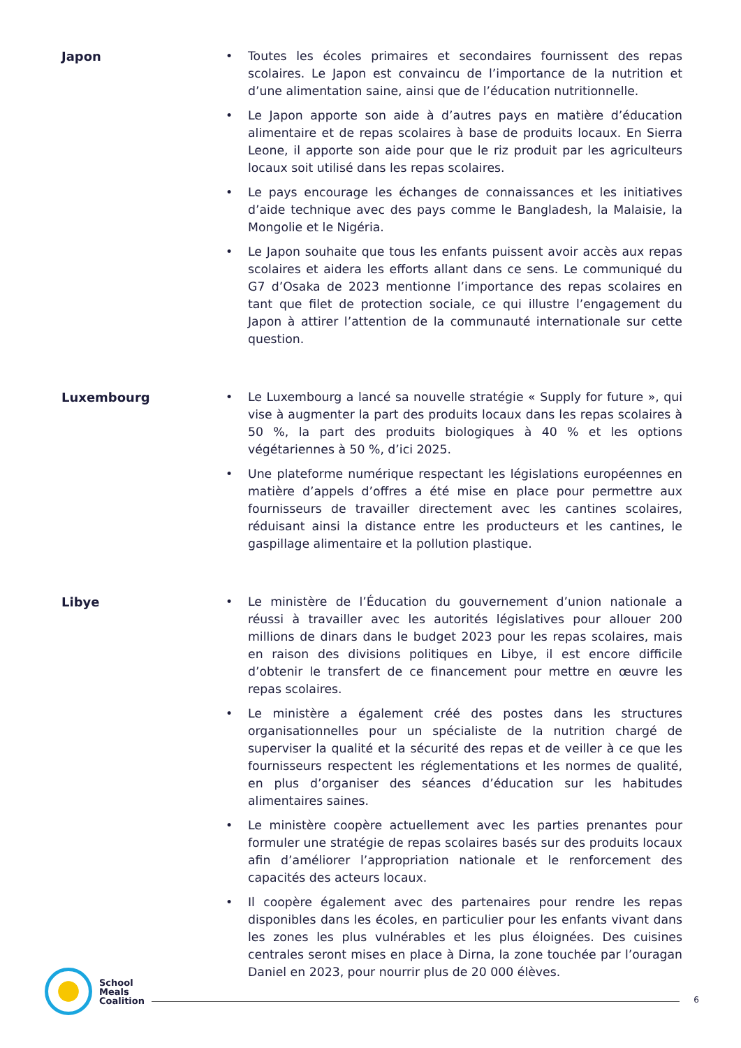Japon
Toutes les écoles primaires et secondaires fournissent des repas scolaires. Le Japon est convaincu de l’importance de la nutrition et d’une alimentation saine, ainsi que de l’éducation nutritionnelle.
Le Japon apporte son aide à d’autres pays en matière d’éducation alimentaire et de repas scolaires à base de produits locaux. En Sierra Leone, il apporte son aide pour que le riz produit par les agriculteurs locaux soit utilisé dans les repas scolaires.
Le pays encourage les échanges de connaissances et les initiatives d’aide technique avec des pays comme le Bangladesh, la Malaisie, la Mongolie et le Nigéria.
Le Japon souhaite que tous les enfants puissent avoir accès aux repas scolaires et aidera les efforts allant dans ce sens. Le communiqué du G7 d’Osaka de 2023 mentionne l’importance des repas scolaires en tant que filet de protection sociale, ce qui illustre l’engagement du Japon à attirer l’attention de la communauté internationale sur cette question.
Luxembourg
Le Luxembourg a lancé sa nouvelle stratégie « Supply for future », qui vise à augmenter la part des produits locaux dans les repas scolaires à 50 %, la part des produits biologiques à 40 % et les options végétariennes à 50 %, d’ici 2025.
Une plateforme numérique respectant les législations européennes en matière d’appels d’offres a été mise en place pour permettre aux fournisseurs de travailler directement avec les cantines scolaires, réduisant ainsi la distance entre les producteurs et les cantines, le gaspillage alimentaire et la pollution plastique.
Libye
Le ministère de l’Éducation du gouvernement d’union nationale a réussi à travailler avec les autorités législatives pour allouer 200 millions de dinars dans le budget 2023 pour les repas scolaires, mais en raison des divisions politiques en Libye, il est encore difficile d’obtenir le transfert de ce financement pour mettre en œuvre les repas scolaires.
Le ministère a également créé des postes dans les structures organisationnelles pour un spécialiste de la nutrition chargé de superviser la qualité et la sécurité des repas et de veiller à ce que les fournisseurs respectent les réglementations et les normes de qualité, en plus d’organiser des séances d’éducation sur les habitudes alimentaires saines.
Le ministère coopère actuellement avec les parties prenantes pour formuler une stratégie de repas scolaires basés sur des produits locaux afin d’améliorer l’appropriation nationale et le renforcement des capacités des acteurs locaux.
Il coopère également avec des partenaires pour rendre les repas disponibles dans les écoles, en particulier pour les enfants vivant dans les zones les plus vulnérables et les plus éloignées. Des cuisines centrales seront mises en place à Dirna, la zone touchée par l’ouragan Daniel en 2023, pour nourrir plus de 20 000 élèves.
School
Meals
Coalition
6